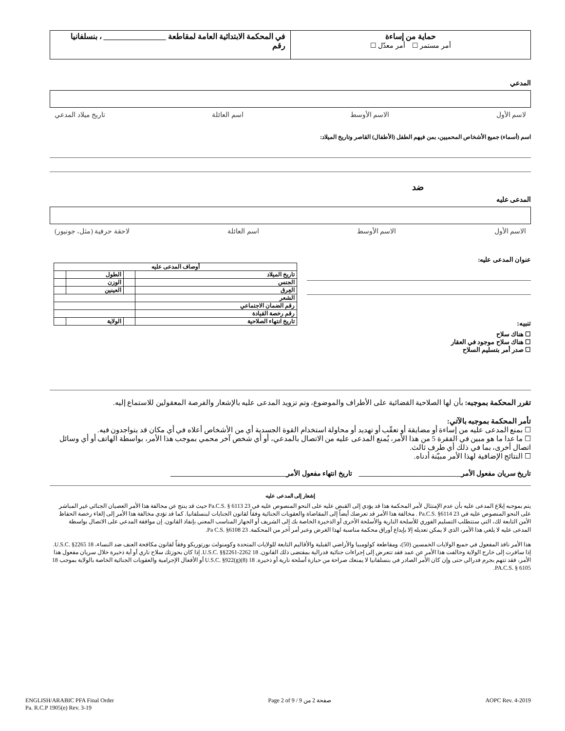حماية من إساءة
أمر مستمر ☐ أمر معدّل ☐
في المحكمة الابتدائية العامة لمقاطعة ________________ ، بنسلفانيا
رقم
المدعي
لاسم الأول الاسم الأوسط اسم العائلة تاريخ ميلاد المدعي
اسم (أسماء) جميع الأشخاص المحميين، بمن فيهم الطفل (الأطفال) القاصر وتاريخ الميلاد:
ضد
المدعى عليه
الاسم الأول الاسم الأوسط اسم العائلة لاحقة حرفية (مثل، جونيور)
عنوان المدعى عليه:
تنبيه:
☐ هناك سلاح
☐ هناك سلاح موجود في العقار
☐ صدر أمر بتسليم السلاح
| أوصاف المدعى عليه | | | |
| تاريخ الميلاد | | الطول | |
| الجنس | | الوزن | |
| العِرق | | العينين | |
| الشعر | | | |
| رقم الضمان الاجتماعي | | | |
| رقم رخصة القيادة | | | |
| تاريخ انتهاء الصلاحية | | الولاية | |
تقرر المحكمة بموجبه: بأن لها الصلاحية القضائية على الأطراف والموضوع، وتم تزويد المدعى عليه بالإشعار والفرصة المعقولين للاستماع إليه.
تأمر المحكمة بموجبه بالآتي:
☐ بمنع المدعى عليه من إساءة أو مضايقة أو تعقّب أو تهديد أو محاولة استخدام القوة الجسدية أي من الأشخاص أعلاه في أي مكان قد يتواجدون فيه.
☐ ما عدا ما هو مبين في الفقرة 5 من هذا الأمر، يُمنع المدعى عليه من الاتصال بالمدعي، أو أي شخص آخر محمي بموجب هذا الأمر، بواسطة الهاتف أو أي وسائل اتصال أخرى، بما في ذلك أي طرف ثالث.
☐ النتائج الإضافية لهذا الأمر مبيّنة أدناه.
تاريخ سريان مفعول الأمر______________________________ تاريخ انتهاء مفعول الأمر__________________________________
إشعار إلى المدعى عليه
يتم بموجبه إبلاغ المدعى عليه بأن عدم الإمتثال لأمر المحكمة هذا قد يؤدي إلى القبض عليه على النحو المنصوص عليه في 23 Pa.C.S. § 6113 حيث قد ينتج عن محالفة هذا الأمر العصيان الجنائي غير المباشر على النحو المنصوص عليه في 23 Pa.C.S. §6114 . مخالفة هذا الأمر قد تعرضك أيضاً إلى المقاضاة والعقوبات الجنائية وفقاً لقانون الجنايات لبنسلفانيا. كما قد تؤدي مخالفة هذا الأمر إلى إلغاء رخصة الحفاظ الأمن التابعة لك، التي ستتطلب التسليم الفوري للأسلحة النارية والأسلحة الأخرى أو الذخيرة الخاصة بك إلى الشريف أو الجهاز المناسب المعني بإنفاذ القانون. إن موافقة المدعي على الاتصال بواسطة المدعى عليه لا يلغي هذا الأمر، الذي لا يمكن تعديله إلا بإيداع أوراق محكمة مناسبة لهذا الغرض وعبر أمر آخر من المحكمة. 23 Pa C.S. §6108.
هذا الأمر نافذ المفعول في جميع الولايات الخمسين (50)، ومقاطعة كولومبيا والأراضي القبلية والأقاليم التابعة للولايات المتحدة وكومنولث بورتوريكو وفقاً لقانون مكافحة العنف ضد النساء، 18 U.S.C. §2265. إذا سافرت إلى خارج الولاية وخالفت هذا الأمر عن عمد فقد تتعرض إلى إجراءات جنائية فدرالية بمقتضى ذلك القانون. 18 U.S.C. §§2261-2262. إذا كان بحوزتك سلاح ناري أو أية ذخيرة خلال سريان مفعول هذا الأمر، فقد تتهم بجرم فدرالي حتى وإن كان الأمر الصادر في بنسلفانيا لا يمنعك صراحة من حيازة أسلحة نارية أو ذخيرة. 18 U.S.C. §922(g)(8) أو الأفعال الإجرامية والعقوبات الجنائية الخاصة بالولاية بموجب 18 PA.C.S. § 6105.
ENGLISH/ARABIC PFA Final Order
Pa. R.C.P 1905(e) Rev. 3-19 Page 2 of 9 / 9 صفحة 2 من AOPC Rev. 4-2019